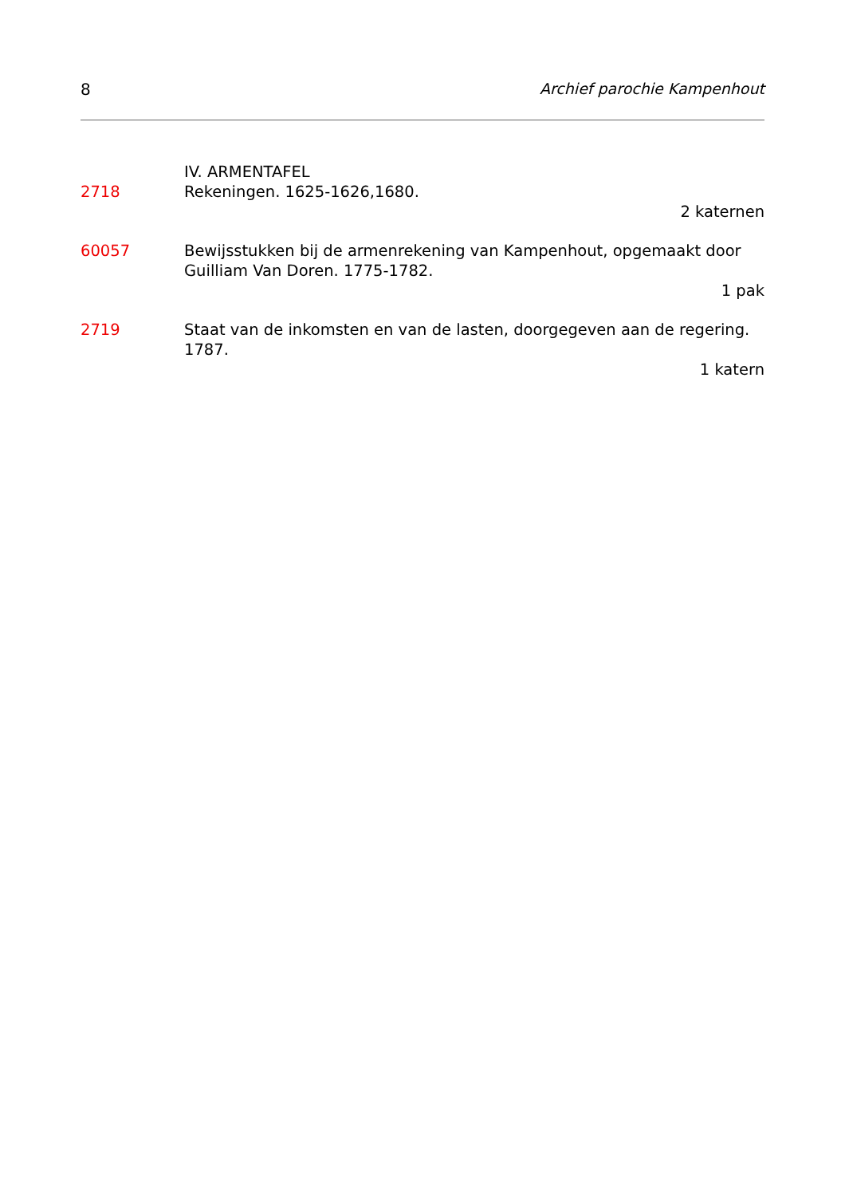8 Archief parochie Kampenhout
IV. ARMENTAFEL
2718 Rekeningen. 1625-1626,1680.
2 katernen
60057 Bewijsstukken bij de armenrekening van Kampenhout, opgemaakt door Guilliam Van Doren. 1775-1782.
1 pak
2719 Staat van de inkomsten en van de lasten, doorgegeven aan de regering. 1787.
1 katern